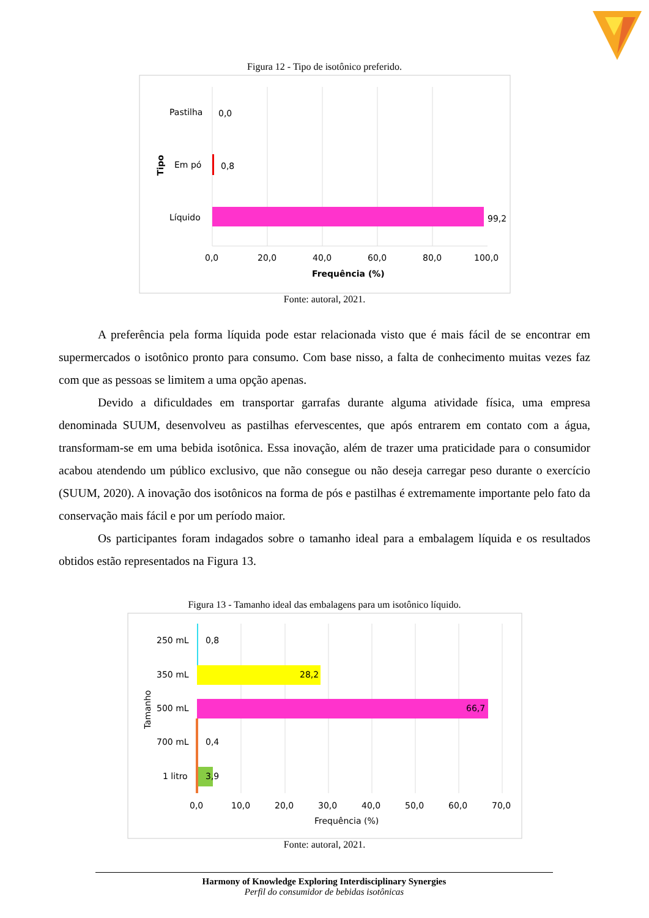Figura 12 - Tipo de isotônico preferido.
Pastilha
0,0
Em pó
0,8
Líquido
99,2
0,0
20,0
40,0
60,0
80,0
100,0
Frequência (%)
Tipo
Fonte: autoral, 2021.
A preferência pela forma líquida pode estar relacionada visto que é mais fácil de se encontrar em supermercados o isotônico pronto para consumo. Com base nisso, a falta de conhecimento muitas vezes faz com que as pessoas se limitem a uma opção apenas.
Devido a dificuldades em transportar garrafas durante alguma atividade física, uma empresa denominada SUUM, desenvolveu as pastilhas efervescentes, que após entrarem em contato com a água, transformam-se em uma bebida isotônica. Essa inovação, além de trazer uma praticidade para o consumidor acabou atendendo um público exclusivo, que não consegue ou não deseja carregar peso durante o exercício (SUUM, 2020). A inovação dos isotônicos na forma de pós e pastilhas é extremamente importante pelo fato da conservação mais fácil e por um período maior.
Os participantes foram indagados sobre o tamanho ideal para a embalagem líquida e os resultados obtidos estão representados na Figura 13.
Figura 13 - Tamanho ideal das embalagens para um isotônico líquido.
250 mL
0,8
350 mL
28,2
500 mL
66,7
700 mL
0,4
1 litro
3,9
0,0
10,0
20,0
30,0
40,0
50,0
60,0
70,0
Frequência (%)
Tamanho
Fonte: autoral, 2021.
Harmony of Knowledge Exploring Interdisciplinary Synergies
Perfil do consumidor de bebidas isotônicas